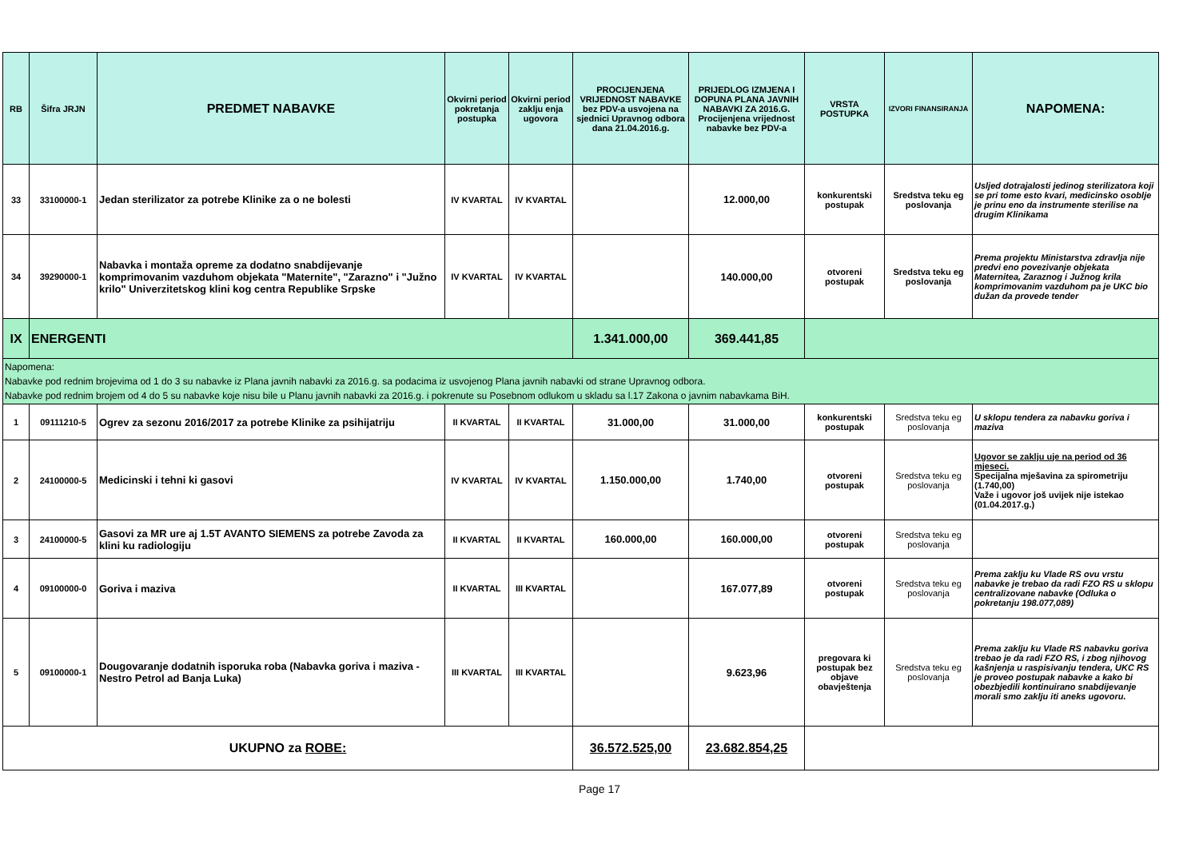| RB | Šifra JRJN | PREDMET NABAVKE | Okvirni period pokretanja postupka | Okvirni period zaklju enja ugovora | PROCIJENJENA VRIJEDNOST NABAVKE bez PDV-a usvojena na sjednici Upravnog odbora dana 21.04.2016.g. | PRIJEDLOG IZMJENA I DOPUNA PLANA JAVNIH NABAVKI ZA 2016.G. Procijenjena vrijednost nabavke bez PDV-a | VRSTA POSTUPKA | IZVORI FINANSIRANJA | NAPOMENA: |
| --- | --- | --- | --- | --- | --- | --- | --- | --- | --- |
| 33 | 33100000-1 | Jedan sterilizator za potrebe Klinike za o ne bolesti | IV KVARTAL | IV KVARTAL | | 12.000,00 | konkurentski postupak | Sredstva teku eg poslovanja | Usljed dotrajalosti jedinog sterilizatora koji se pri tome esto kvari, medicinsko osoblje je prinu eno da instrumente sterilise na drugim Klinikama |
| 34 | 39290000-1 | Nabavka i montaža opreme za dodatno snabdijevanje komprimovanim vazduhom objekata "Maternite", "Zarazno" i "Južno krilo" Univerzitetskog klini kog centra Republike Srpske | IV KVARTAL | IV KVARTAL | | 140.000,00 | otvoreni postupak | Sredstva teku eg poslovanja | Prema projektu Ministarstva zdravlja nije predvi eno povezivanje objekata Maternitea, Zaraznog i Južnog krila komprimovanim vazduhom pa je UKC bio dužan da provede tender |
| IX | ENERGENTI | | | | 1.341.000,00 | 369.441,85 | | | |
| Napomena: Nabavke pod rednim brojevima od 1 do 3 su nabavke iz Plana javnih nabavki za 2016.g. sa podacima iz usvojenog Plana javnih nabavki od strane Upravnog odbora. Nabavke pod rednim brojem od 4 do 5 su nabavke koje nisu bile u Planu javnih nabavki za 2016.g. i pokrenute su Posebnom odlukom u skladu sa l.17 Zakona o javnim nabavkama BiH. | | | | | | | | | |
| 1 | 09111210-5 | Ogrev za sezonu 2016/2017 za potrebe Klinike za psihijatriju | II KVARTAL | II KVARTAL | 31.000,00 | 31.000,00 | konkurentski postupak | Sredstva teku eg poslovanja | U sklopu tendera za nabavku goriva i maziva |
| 2 | 24100000-5 | Medicinski i tehni ki gasovi | IV KVARTAL | IV KVARTAL | 1.150.000,00 | 1.740,00 | otvoreni postupak | Sredstva teku eg poslovanja | Ugovor se zaklju uje na period od 36 mjeseci. Specijalna mješavina za spirometriju (1.740,00) Važe i ugovor još uvijek nije istekao (01.04.2017.g.) |
| 3 | 24100000-5 | Gasovi za MR ure aj 1.5T AVANTO SIEMENS za potrebe Zavoda za klini ku radiologiju | II KVARTAL | II KVARTAL | 160.000,00 | 160.000,00 | otvoreni postupak | Sredstva teku eg poslovanja | |
| 4 | 09100000-0 | Goriva i maziva | II KVARTAL | III KVARTAL | | 167.077,89 | otvoreni postupak | Sredstva teku eg poslovanja | Prema zaklju ku Vlade RS ovu vrstu nabavke je trebao da radi FZO RS u sklopu centralizovane nabavke (Odluka o pokretanju 198.077,089) |
| 5 | 09100000-1 | Dougovaranje dodatnih isporuka roba (Nabavka goriva i maziva - Nestro Petrol ad Banja Luka) | III KVARTAL | III KVARTAL | | 9.623,96 | pregovara ki postupak bez objave obavještenja | Sredstva teku eg poslovanja | Prema zaklju ku Vlade RS nabavku goriva trebao je da radi FZO RS, i zbog njihovog kašnjenja u raspisivanju tendera, UKC RS je proveo postupak nabavke a kako bi obezbjedili kontinuirano snabdijevanje morali smo zaklju iti aneks ugovoru. |
| UKUPNO za ROBE: | | | | | 36.572.525,00 | 23.682.854,25 | | | |
Page 17